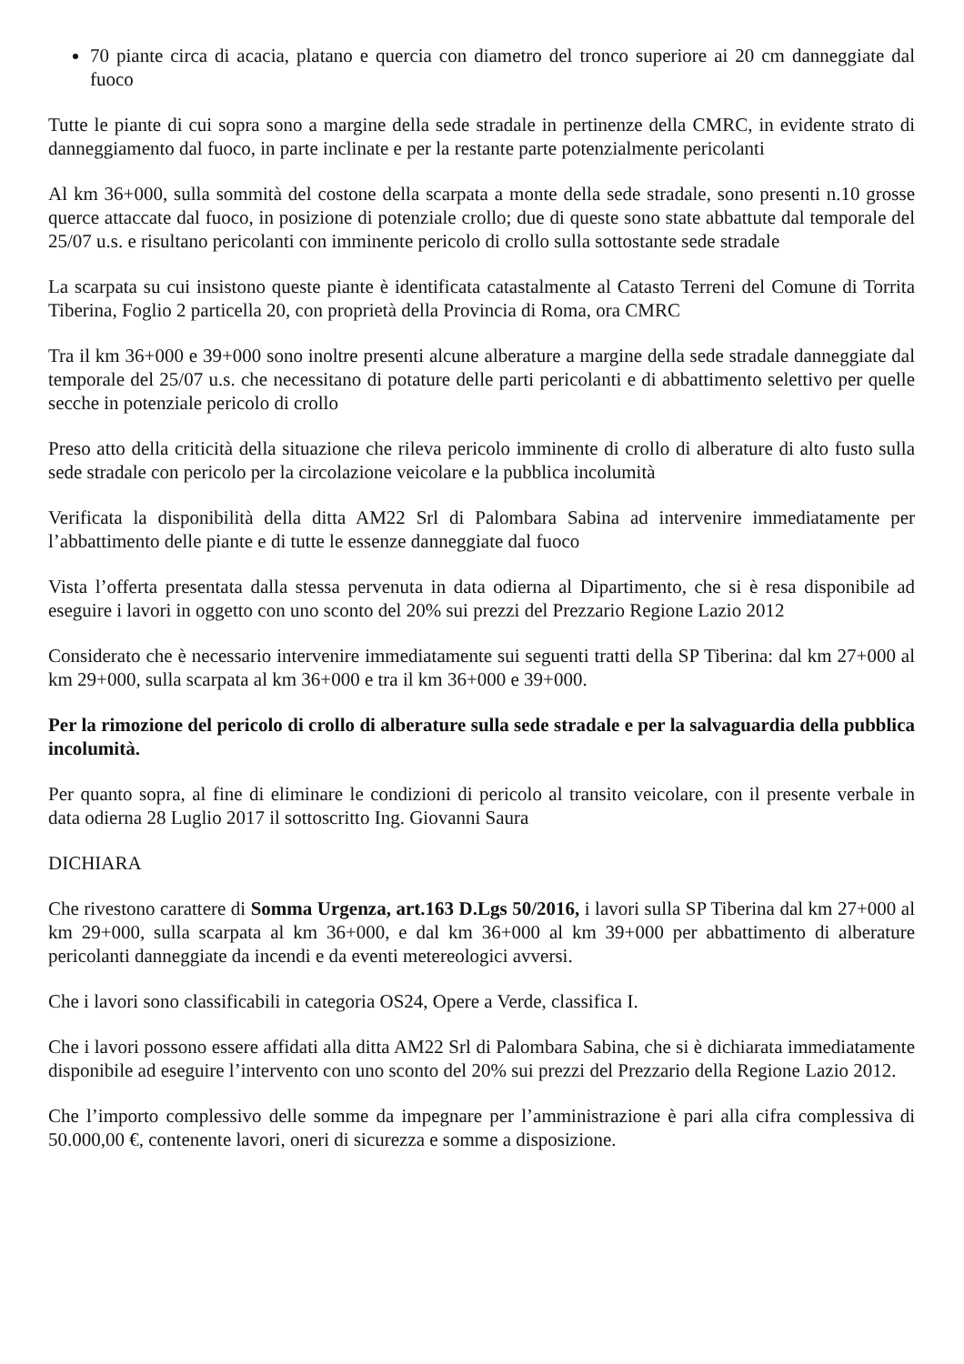70 piante circa di acacia, platano e quercia con diametro del tronco superiore ai 20 cm danneggiate dal fuoco
Tutte le piante di cui sopra sono a margine della sede stradale in pertinenze della CMRC, in evidente strato di danneggiamento dal fuoco, in parte inclinate e per la restante parte potenzialmente pericolanti
Al km 36+000, sulla sommità del costone della scarpata a monte della sede stradale, sono presenti n.10 grosse querce attaccate dal fuoco, in posizione di potenziale crollo; due di queste sono state abbattute dal temporale del 25/07 u.s. e risultano pericolanti con imminente pericolo di crollo sulla sottostante sede stradale
La scarpata su cui insistono queste piante è identificata catastalmente al Catasto Terreni del Comune di Torrita Tiberina, Foglio 2 particella 20, con proprietà della Provincia di Roma, ora CMRC
Tra il km 36+000 e 39+000 sono inoltre presenti alcune alberature a margine della sede stradale danneggiate dal temporale del 25/07 u.s. che necessitano di potature delle parti pericolanti e di abbattimento selettivo per quelle secche in potenziale pericolo di crollo
Preso atto della criticità della situazione che rileva pericolo imminente di crollo di alberature di alto fusto sulla sede stradale con pericolo per la circolazione veicolare e la pubblica incolumità
Verificata la disponibilità della ditta AM22 Srl di Palombara Sabina ad intervenire immediatamente per l’abbattimento delle piante e di tutte le essenze danneggiate dal fuoco
Vista l’offerta presentata dalla stessa pervenuta in data odierna al Dipartimento, che si è resa disponibile ad eseguire i lavori in oggetto con uno sconto del 20% sui prezzi del Prezzario Regione Lazio 2012
Considerato che è necessario intervenire immediatamente sui seguenti tratti della SP Tiberina: dal km 27+000 al km 29+000, sulla scarpata al km 36+000 e tra il km 36+000 e 39+000.
Per la rimozione del pericolo di crollo di alberature sulla sede stradale e per la salvaguardia della pubblica incolumità.
Per quanto sopra, al fine di eliminare le condizioni di pericolo al transito veicolare, con il presente verbale in data odierna 28 Luglio 2017 il sottoscritto Ing. Giovanni Saura
DICHIARA
Che rivestono carattere di Somma Urgenza, art.163 D.Lgs 50/2016, i lavori sulla SP Tiberina dal km 27+000 al km 29+000, sulla scarpata al km 36+000, e dal km 36+000 al km 39+000 per abbattimento di alberature pericolanti danneggiate da incendi e da eventi metereologici avversi.
Che i lavori sono classificabili in categoria OS24, Opere a Verde, classifica I.
Che i lavori possono essere affidati alla ditta AM22 Srl di Palombara Sabina, che si è dichiarata immediatamente disponibile ad eseguire l’intervento con uno sconto del 20% sui prezzi del Prezzario della Regione Lazio 2012.
Che l’importo complessivo delle somme da impegnare per l’amministrazione è pari alla cifra complessiva di 50.000,00 €, contenente lavori, oneri di sicurezza e somme a disposizione.